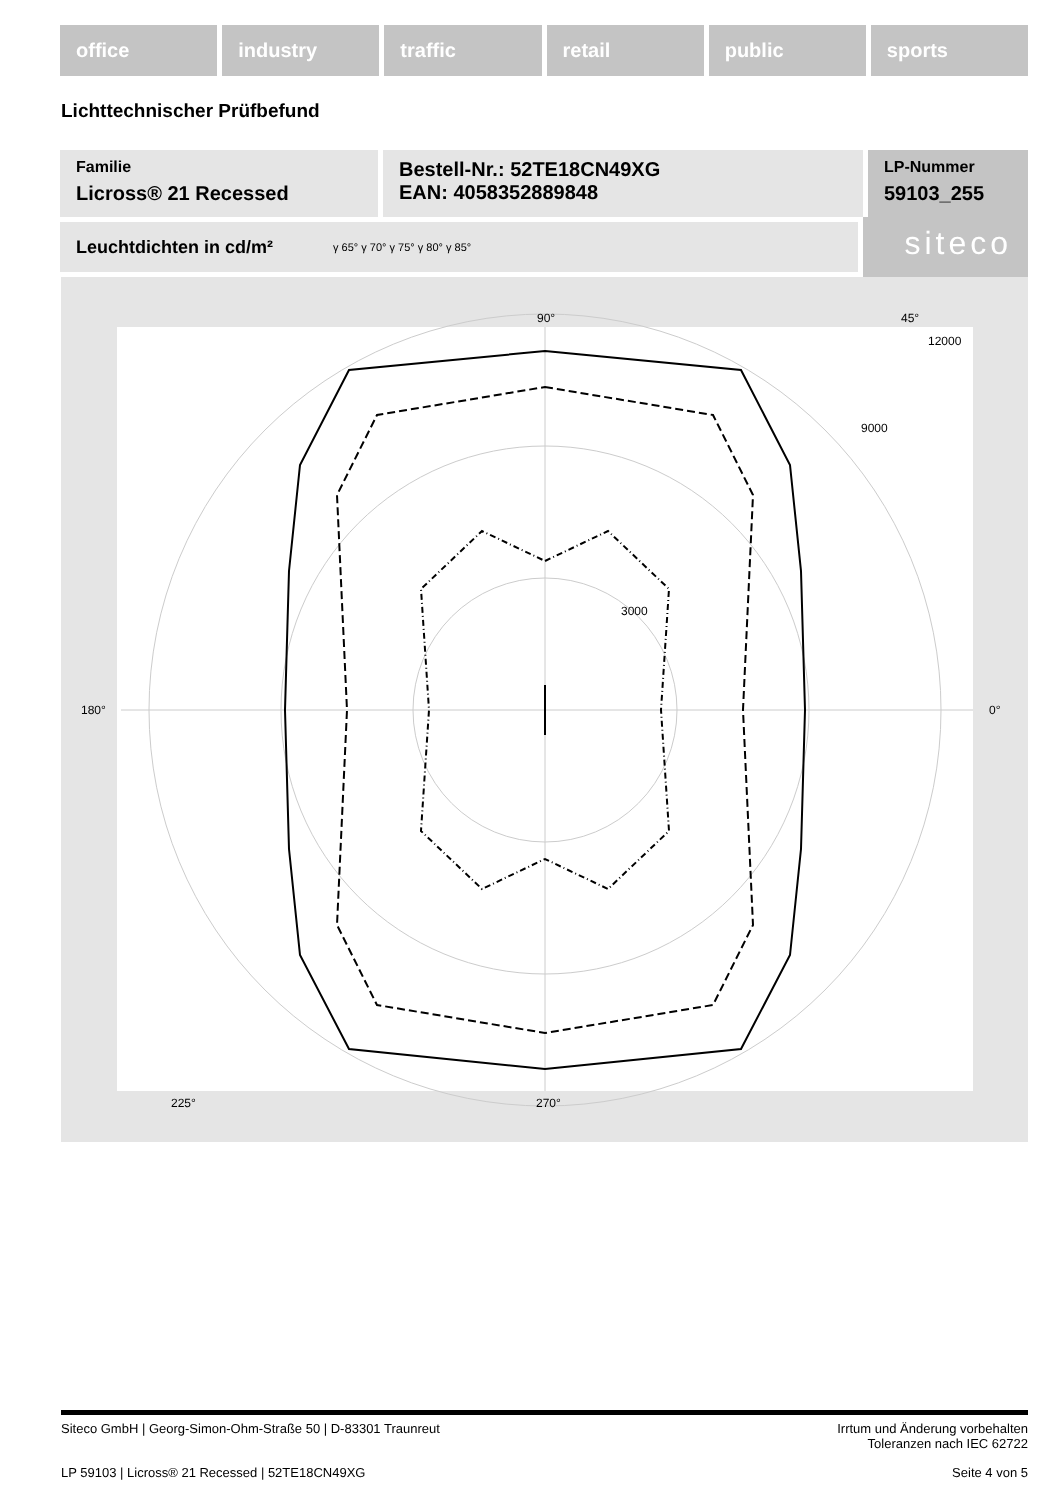office industry traffic retail public sports
Lichttechnischer Prüfbefund
Familie
Licross® 21 Recessed
Bestell-Nr.: 52TE18CN49XG
EAN: 4058352889848
LP-Nummer
59103_255
Leuchtdichten in cd/m² γ 65° γ 70° γ 75° γ 80° γ 85°
siteco
90°
270°
180°
0°
12000
9000
3000
225°
45°
Siteco GmbH | Georg-Simon-Ohm-Straße 50 | D-83301 Traunreut Irrtum und Änderung vorbehalten
Toleranzen nach IEC 62722
LP 59103 | Licross® 21 Recessed | 52TE18CN49XG Seite 4 von 5